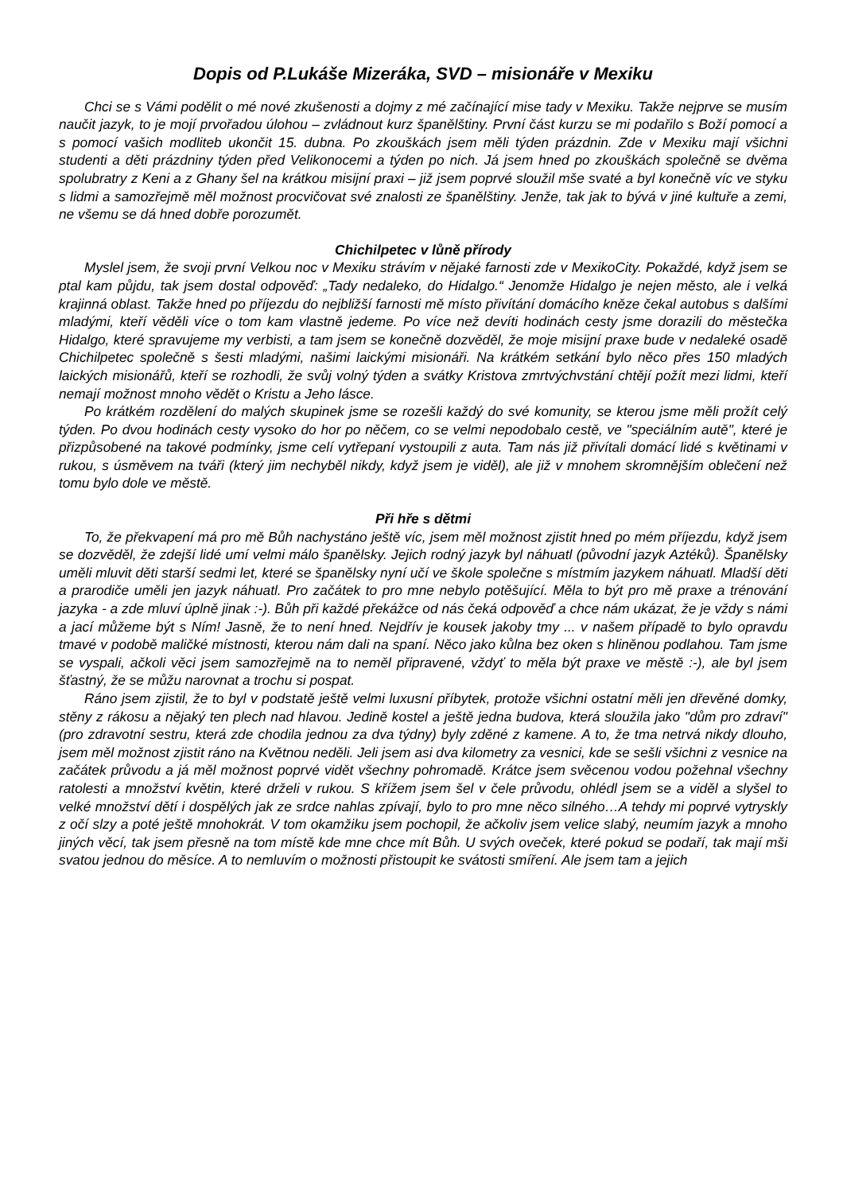Dopis od P.Lukáše Mizeráka, SVD – misionáře v Mexiku
Chci se s Vámi podělit o mé nové zkušenosti a dojmy z mé začínající mise tady v Mexiku. Takže nejprve se musím naučit jazyk, to je mojí prvořadou úlohou – zvládnout kurz španělštiny. První část kurzu se mi podařilo s Boží pomocí a s pomocí vašich modliteb ukončit 15. dubna. Po zkouškách jsem měli týden prázdnin. Zde v Mexiku mají všichni studenti a děti prázdniny týden před Velikonocemi a týden po nich. Já jsem hned po zkouškách společně se dvěma spolubratry z Keni a z Ghany šel na krátkou misijní praxi – již jsem poprvé sloužil mše svaté a byl konečně víc ve styku s lidmi a samozřejmě měl možnost procvičovat své znalosti ze španělštiny. Jenže, tak jak to bývá v jiné kultuře a zemi, ne všemu se dá hned dobře porozumět.
Chichilpetec v lůně přírody
Myslel jsem, že svoji první Velkou noc v Mexiku strávím v nějaké farnosti zde v MexikoCity. Pokaždé, když jsem se ptal kam půjdu, tak jsem dostal odpověď: „Tady nedaleko, do Hidalgo.“ Jenomže Hidalgo je nejen město, ale i velká krajinná oblast. Takže hned po příjezdu do nejbližší farnosti mě místo přivítání domácího kněze čekal autobus s dalšími mladými, kteří věděli více o tom kam vlastně jedeme. Po více než devíti hodinách cesty jsme dorazili do městečka Hidalgo, které spravujeme my verbisti, a tam jsem se konečně dozvěděl, že moje misijní praxe bude v nedaleké osadě Chichilpetec společně s šesti mladými, našimi laickými misionáři. Na krátkém setkání bylo něco přes 150 mladých laických misionářů, kteří se rozhodli, že svůj volný týden a svátky Kristova zmrtvýchvstání chtějí požít mezi lidmi, kteří nemají možnost mnoho vědět o Kristu a Jeho lásce.
Po krátkém rozdělení do malých skupinek jsme se rozešli každý do své komunity, se kterou jsme měli prožít celý týden. Po dvou hodinách cesty vysoko do hor po něčem, co se velmi nepodobalo cestě, ve "speciálním autě", které je přizpůsobené na takové podmínky, jsme celí vytřepaní vystoupili z auta. Tam nás již přivítali domácí lidé s květinami v rukou, s úsměvem na tváři (který jim nechyběl nikdy, když jsem je viděl), ale již v mnohem skromnějším oblečení než tomu bylo dole ve městě.
Při hře s dětmi
To, že překvapení má pro mě Bůh nachystáno ještě víc, jsem měl možnost zjistit hned po mém příjezdu, když jsem se dozvěděl, že zdejší lidé umí velmi málo španělsky. Jejich rodný jazyk byl náhuatl (původní jazyk Aztéků). Španělsky uměli mluvit děti starší sedmi let, které se španělsky nyní učí ve škole společne s místmím jazykem náhuatl. Mladší děti a prarodiče uměli jen jazyk náhuatl. Pro začátek to pro mne nebylo potěšující. Měla to být pro mě praxe a trénování jazyka - a zde mluví úplně jinak :-). Bůh při každé překážce od nás čeká odpověď a chce nám ukázat, že je vždy s námi a jací můžeme být s Ním! Jasně, že to není hned. Nejdřív je kousek jakoby tmy ... v našem případě to bylo opravdu tmavé v podobě maličké místnosti, kterou nám dali na spaní. Něco jako kůlna bez oken s hliněnou podlahou. Tam jsme se vyspali, ačkoli věci jsem samozřejmě na to neměl připravené, vždyť to měla být praxe ve městě :-), ale byl jsem šťastný, že se můžu narovnat a trochu si pospat.
Ráno jsem zjistil, že to byl v podstatě ještě velmi luxusní příbytek, protože všichni ostatní měli jen dřevěné domky, stěny z rákosu a nějaký ten plech nad hlavou. Jedině kostel a ještě jedna budova, která sloužila jako "dům pro zdraví" (pro zdravotní sestru, která zde chodila jednou za dva týdny) byly zděné z kamene. A to, že tma netrvá nikdy dlouho, jsem měl možnost zjistit ráno na Květnou neděli. Jeli jsem asi dva kilometry za vesnici, kde se sešli všichni z vesnice na začátek průvodu a já měl možnost poprvé vidět všechny pohromadě. Krátce jsem svěcenou vodou požehnal všechny ratolesti a množství květin, které drželi v rukou. S křížem jsem šel v čele průvodu, ohlédl jsem se a viděl a slyšel to velké množství dětí i dospělých jak ze srdce nahlas zpívají, bylo to pro mne něco silného…A tehdy mi poprvé vytryskly z očí slzy a poté ještě mnohokrát. V tom okamžiku jsem pochopil, že ačkoliv jsem velice slabý, neumím jazyk a mnoho jiných věcí, tak jsem přesně na tom místě kde mne chce mít Bůh. U svých oveček, které pokud se podaří, tak mají mši svatou jednou do měsíce. A to nemluvím o možnosti přistoupit ke svátosti smíření. Ale jsem tam a jejich